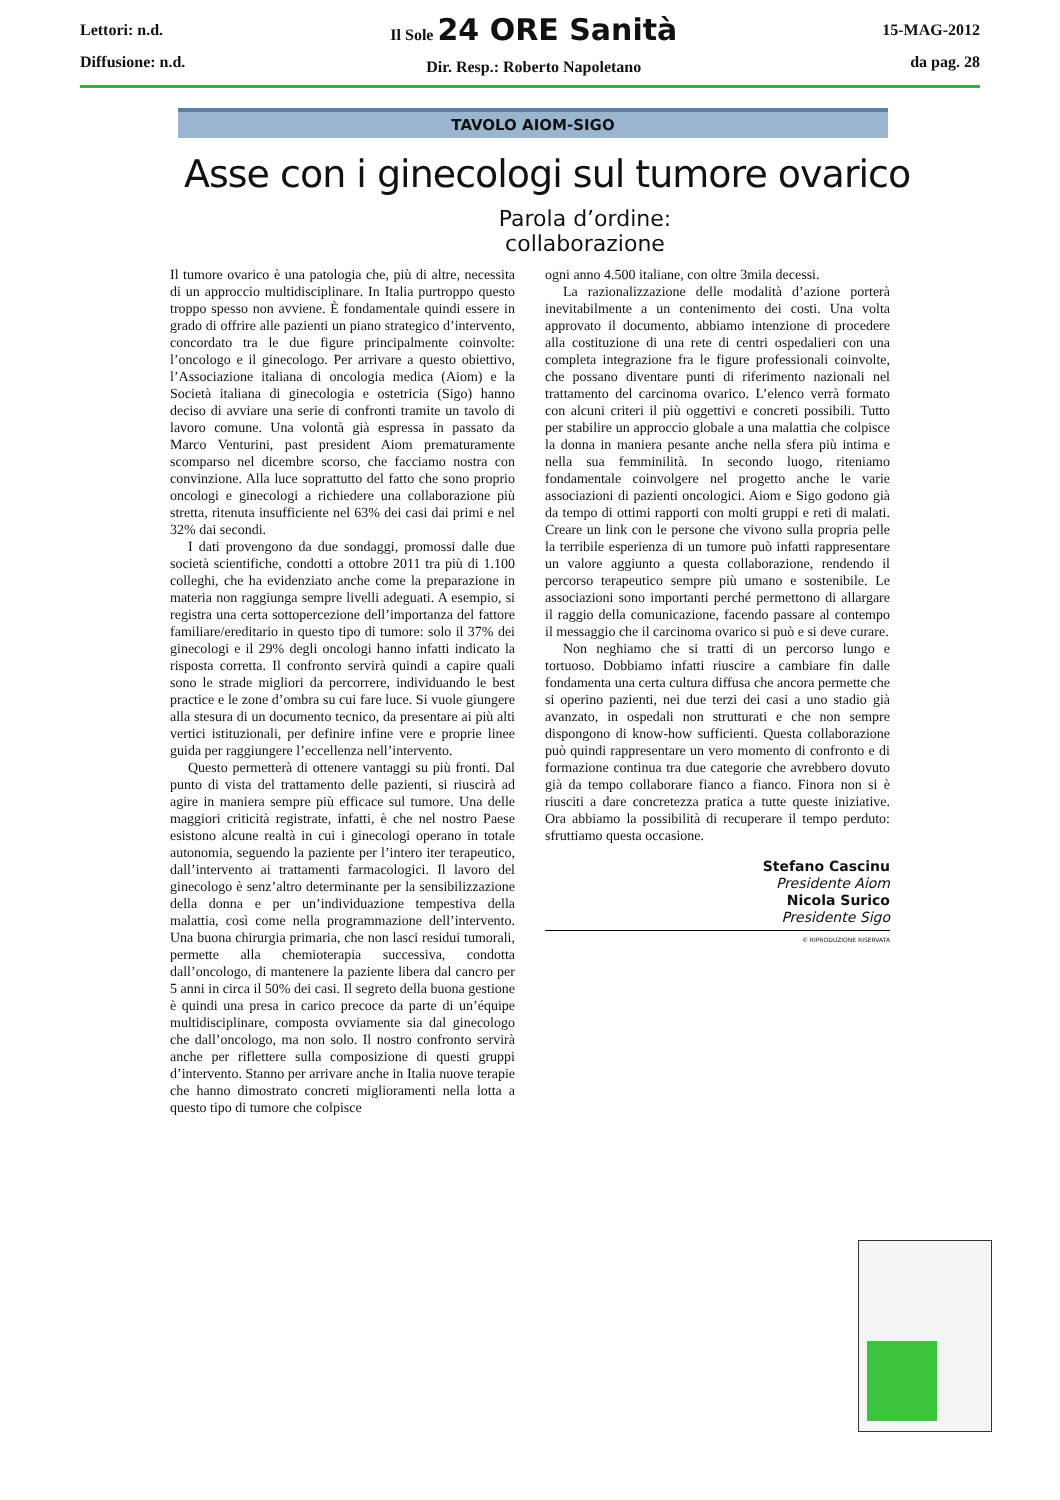Lettori: n.d.
Diffusione: n.d.
Il Sole 24 ORE Sanità
Dir. Resp.: Roberto Napoletano
15-MAG-2012
da pag. 28
TAVOLO AIOM-SIGO
Asse con i ginecologi sul tumore ovarico
Parola d’ordine:
collaborazione
Il tumore ovarico è una patologia che, più di altre, necessita di un approccio multidisciplinare. In Italia purtroppo questo troppo spesso non avviene. È fondamentale quindi essere in grado di offrire alle pazienti un piano strategico d’intervento, concordato tra le due figure principalmente coinvolte: l’oncologo e il ginecologo. Per arrivare a questo obiettivo, l’Associazione italiana di oncologia medica (Aiom) e la Società italiana di ginecologia e ostetricia (Sigo) hanno deciso di avviare una serie di confronti tramite un tavolo di lavoro comune. Una volontà già espressa in passato da Marco Venturini, past president Aiom prematuramente scomparso nel dicembre scorso, che facciamo nostra con convinzione. Alla luce soprattutto del fatto che sono proprio oncologi e ginecologi a richiedere una collaborazione più stretta, ritenuta insufficiente nel 63% dei casi dai primi e nel 32% dai secondi.
I dati provengono da due sondaggi, promossi dalle due società scientifiche, condotti a ottobre 2011 tra più di 1.100 colleghi, che ha evidenziato anche come la preparazione in materia non raggiunga sempre livelli adeguati. A esempio, si registra una certa sottopercezione dell’importanza del fattore familiare/ereditario in questo tipo di tumore: solo il 37% dei ginecologi e il 29% degli oncologi hanno infatti indicato la risposta corretta. Il confronto servirà quindi a capire quali sono le strade migliori da percorrere, individuando le best practice e le zone d’ombra su cui fare luce. Si vuole giungere alla stesura di un documento tecnico, da presentare ai più alti vertici istituzionali, per definire infine vere e proprie linee guida per raggiungere l’eccellenza nell’intervento.
Questo permetterà di ottenere vantaggi su più fronti. Dal punto di vista del trattamento delle pazienti, si riuscirà ad agire in maniera sempre più efficace sul tumore. Una delle maggiori criticità registrate, infatti, è che nel nostro Paese esistono alcune realtà in cui i ginecologi operano in totale autonomia, seguendo la paziente per l’intero iter terapeutico, dall’intervento ai trattamenti farmacologici. Il lavoro del ginecologo è senz’altro determinante per la sensibilizzazione della donna e per un’individuazione tempestiva della malattia, così come nella programmazione dell’intervento. Una buona chirurgia primaria, che non lasci residui tumorali, permette alla chemioterapia successiva, condotta dall’oncologo, di mantenere la paziente libera dal cancro per 5 anni in circa il 50% dei casi. Il segreto della buona gestione è quindi una presa in carico precoce da parte di un’équipe multidisciplinare, composta ovviamente sia dal ginecologo che dall’oncologo, ma non solo. Il nostro confronto servirà anche per riflettere sulla composizione di questi gruppi d’intervento. Stanno per arrivare anche in Italia nuove terapie che hanno dimostrato concreti miglioramenti nella lotta a questo tipo di tumore che colpisce
ogni anno 4.500 italiane, con oltre 3mila decessi.
La razionalizzazione delle modalità d’azione porterà inevitabilmente a un contenimento dei costi. Una volta approvato il documento, abbiamo intenzione di procedere alla costituzione di una rete di centri ospedalieri con una completa integrazione fra le figure professionali coinvolte, che possano diventare punti di riferimento nazionali nel trattamento del carcinoma ovarico. L’elenco verrà formato con alcuni criteri il più oggettivi e concreti possibili. Tutto per stabilire un approccio globale a una malattia che colpisce la donna in maniera pesante anche nella sfera più intima e nella sua femminilità. In secondo luogo, riteniamo fondamentale coinvolgere nel progetto anche le varie associazioni di pazienti oncologici. Aiom e Sigo godono già da tempo di ottimi rapporti con molti gruppi e reti di malati. Creare un link con le persone che vivono sulla propria pelle la terribile esperienza di un tumore può infatti rappresentare un valore aggiunto a questa collaborazione, rendendo il percorso terapeutico sempre più umano e sostenibile. Le associazioni sono importanti perché permettono di allargare il raggio della comunicazione, facendo passare al contempo il messaggio che il carcinoma ovarico si può e si deve curare.
Non neghiamo che si tratti di un percorso lungo e tortuoso. Dobbiamo infatti riuscire a cambiare fin dalle fondamenta una certa cultura diffusa che ancora permette che si operino pazienti, nei due terzi dei casi a uno stadio già avanzato, in ospedali non strutturati e che non sempre dispongono di know-how sufficienti. Questa collaborazione può quindi rappresentare un vero momento di confronto e di formazione continua tra due categorie che avrebbero dovuto già da tempo collaborare fianco a fianco. Finora non si è riusciti a dare concretezza pratica a tutte queste iniziative. Ora abbiamo la possibilità di recuperare il tempo perduto: sfruttiamo questa occasione.
Stefano Cascinu
Presidente Aiom
Nicola Surico
Presidente Sigo
© RIPRODUZIONE RISERVATA